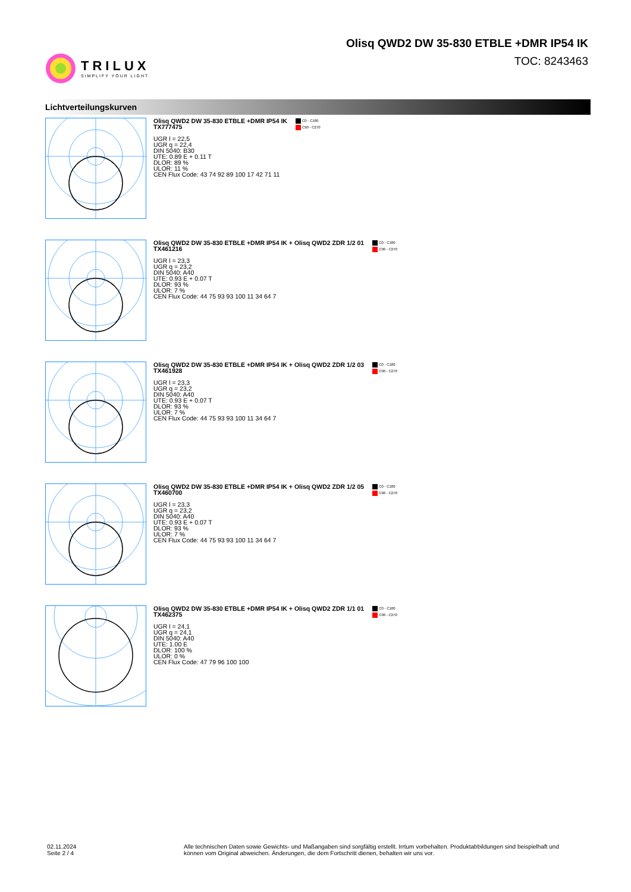TRILUX
SIMPLIFY YOUR LIGHT.
Olisq QWD2 DW 35-830 ETBLE +DMR IP54 IK
TOC: 8243463
Lichtverteilungskurven
Olisq QWD2 DW 35-830 ETBLE +DMR IP54 IK
TX777475
UGR l = 22,5
UGR q = 22,4
DIN 5040: B30
UTE: 0.89 E + 0.11 T
DLOR: 89 %
ULOR: 11 %
CEN Flux Code: 43 74 92 89 100 17 42 71 11
C0 - C180
C90 - C270
Olisq QWD2 DW 35-830 ETBLE +DMR IP54 IK + Olisq QWD2 ZDR 1/2 01
TX461216
UGR l = 23,3
UGR q = 23,2
DIN 5040: A40
UTE: 0.93 E + 0.07 T
DLOR: 93 %
ULOR: 7 %
CEN Flux Code: 44 75 93 93 100 11 34 64 7
C0 - C180
C90 - C270
Olisq QWD2 DW 35-830 ETBLE +DMR IP54 IK + Olisq QWD2 ZDR 1/2 03
TX461928
UGR l = 23,3
UGR q = 23,2
DIN 5040: A40
UTE: 0.93 E + 0.07 T
DLOR: 93 %
ULOR: 7 %
CEN Flux Code: 44 75 93 93 100 11 34 64 7
C0 - C180
C90 - C270
Olisq QWD2 DW 35-830 ETBLE +DMR IP54 IK + Olisq QWD2 ZDR 1/2 05
TX460700
UGR l = 23,3
UGR q = 23,2
DIN 5040: A40
UTE: 0.93 E + 0.07 T
DLOR: 93 %
ULOR: 7 %
CEN Flux Code: 44 75 93 93 100 11 34 64 7
C0 - C180
C90 - C270
Olisq QWD2 DW 35-830 ETBLE +DMR IP54 IK + Olisq QWD2 ZDR 1/1 01
TX462375
UGR l = 24,1
UGR q = 24,1
DIN 5040: A40
UTE: 1.00 E
DLOR: 100 %
ULOR: 0 %
CEN Flux Code: 47 79 96 100 100
C0 - C180
C90 - C270
02.11.2024 Seite 2 / 4 Alle technischen Daten sowie Gewichts- und Maßangaben sind sorgfältig erstellt. Irrtum vorbehalten. Produktabbildungen sind beispielhaft und können vom Original abweichen. Änderungen, die dem Fortschritt dienen, behalten wir uns vor.